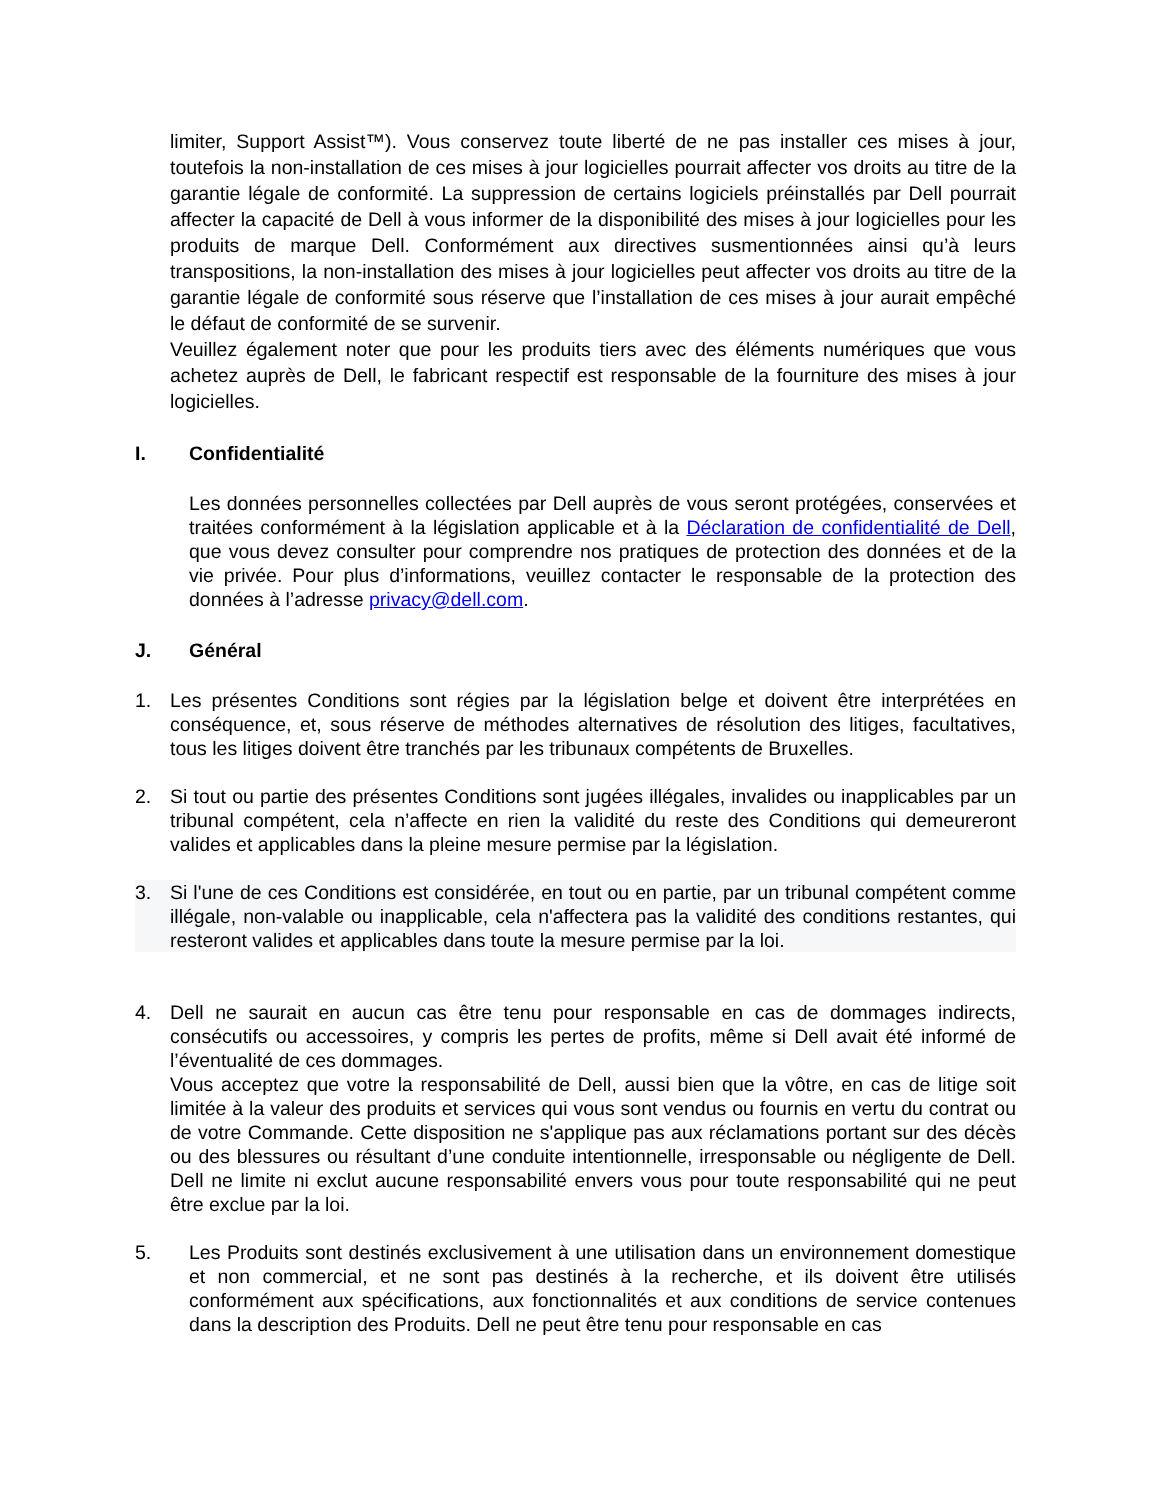limiter, Support Assist™). Vous conservez toute liberté de ne pas installer ces mises à jour, toutefois la non-installation de ces mises à jour logicielles pourrait affecter vos droits au titre de la garantie légale de conformité. La suppression de certains logiciels préinstallés par Dell pourrait affecter la capacité de Dell à vous informer de la disponibilité des mises à jour logicielles pour les produits de marque Dell. Conformément aux directives susmentionnées ainsi qu’à leurs transpositions, la non-installation des mises à jour logicielles peut affecter vos droits au titre de la garantie légale de conformité sous réserve que l’installation de ces mises à jour aurait empêché le défaut de conformité de se survenir.
Veuillez également noter que pour les produits tiers avec des éléments numériques que vous achetez auprès de Dell, le fabricant respectif est responsable de la fourniture des mises à jour logicielles.
I. Confidentialité
Les données personnelles collectées par Dell auprès de vous seront protégées, conservées et traitées conformément à la législation applicable et à la Déclaration de confidentialité de Dell, que vous devez consulter pour comprendre nos pratiques de protection des données et de la vie privée. Pour plus d’informations, veuillez contacter le responsable de la protection des données à l’adresse privacy@dell.com.
J. Général
1.
Les présentes Conditions sont régies par la législation belge et doivent être interprétées en conséquence, et, sous réserve de méthodes alternatives de résolution des litiges, facultatives, tous les litiges doivent être tranchés par les tribunaux compétents de Bruxelles.
2.
Si tout ou partie des présentes Conditions sont jugées illégales, invalides ou inapplicables par un tribunal compétent, cela n’affecte en rien la validité du reste des Conditions qui demeureront valides et applicables dans la pleine mesure permise par la législation.
3.
Si l'une de ces Conditions est considérée, en tout ou en partie, par un tribunal compétent comme illégale, non-valable ou inapplicable, cela n'affectera pas la validité des conditions restantes, qui resteront valides et applicables dans toute la mesure permise par la loi.
4.
Dell ne saurait en aucun cas être tenu pour responsable en cas de dommages indirects, consécutifs ou accessoires, y compris les pertes de profits, même si Dell avait été informé de l’éventualité de ces dommages.
Vous acceptez que votre la responsabilité de Dell, aussi bien que la vôtre, en cas de litige soit limitée à la valeur des produits et services qui vous sont vendus ou fournis en vertu du contrat ou de votre Commande. Cette disposition ne s'applique pas aux réclamations portant sur des décès ou des blessures ou résultant d’une conduite intentionnelle, irresponsable ou négligente de Dell. Dell ne limite ni exclut aucune responsabilité envers vous pour toute responsabilité qui ne peut être exclue par la loi.
5.
Les Produits sont destinés exclusivement à une utilisation dans un environnement domestique et non commercial, et ne sont pas destinés à la recherche, et ils doivent être utilisés conformément aux spécifications, aux fonctionnalités et aux conditions de service contenues dans la description des Produits. Dell ne peut être tenu pour responsable en cas